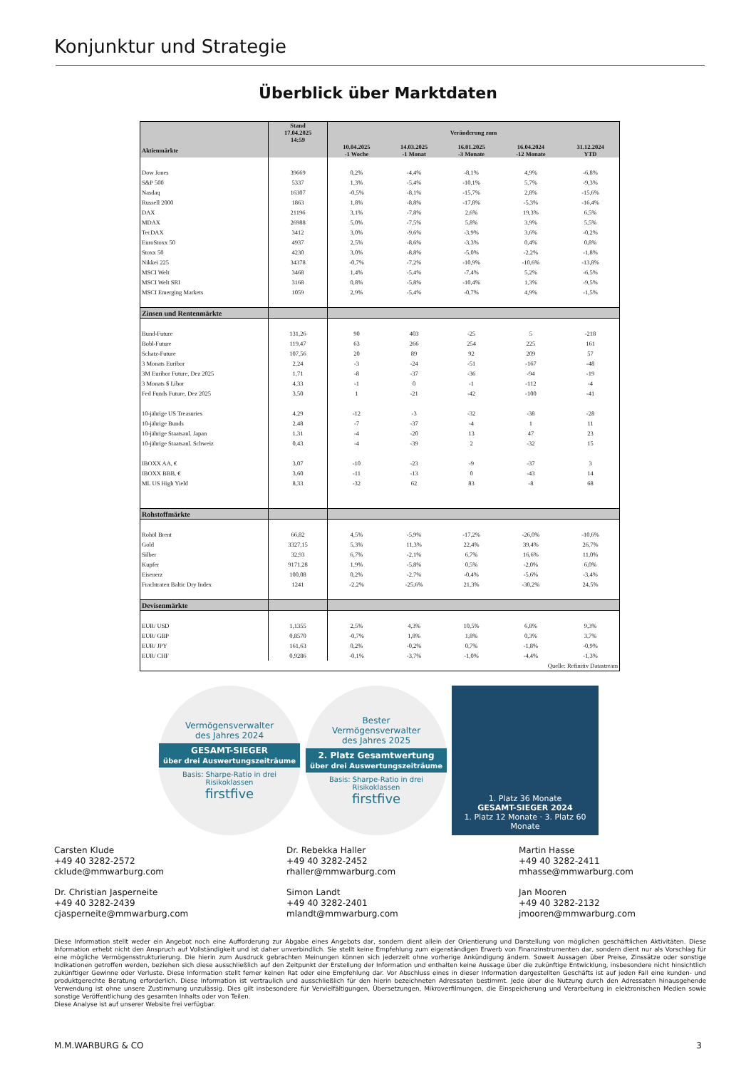Konjunktur und Strategie
Überblick über Marktdaten
| | Stand 17.04.2025 14:59 | Veränderung zum | | | | |
| --- | --- | --- | --- | --- | --- | --- |
| Aktienmärkte | | 10.04.2025 -1 Woche | 14.03.2025 -1 Monat | 16.01.2025 -3 Monate | 16.04.2024 -12 Monate | 31.12.2024 YTD |
| Dow Jones | 39669 | 0,2% | -4,4% | -8,1% | 4,9% | -6,8% |
| S&P 500 | 5337 | 1,3% | -5,4% | -10,1% | 5,7% | -9,3% |
| Nasdaq | 16307 | -0,5% | -8,1% | -15,7% | 2,8% | -15,6% |
| Russell 2000 | 1863 | 1,8% | -8,8% | -17,8% | -5,3% | -16,4% |
| DAX | 21196 | 3,1% | -7,8% | 2,6% | 19,3% | 6,5% |
| MDAX | 26988 | 5,0% | -7,5% | 5,8% | 3,9% | 5,5% |
| TecDAX | 3412 | 3,0% | -9,6% | -3,9% | 3,6% | -0,2% |
| EuroStoxx 50 | 4937 | 2,5% | -8,6% | -3,3% | 0,4% | 0,8% |
| Stoxx 50 | 4230 | 3,0% | -8,8% | -5,0% | -2,2% | -1,8% |
| Nikkei 225 | 34378 | -0,7% | -7,2% | -10,9% | -10,6% | -13,8% |
| MSCI Welt | 3468 | 1,4% | -5,4% | -7,4% | 5,2% | -6,5% |
| MSCI Welt SRI | 3168 | 0,8% | -5,8% | -10,4% | 1,3% | -9,5% |
| MSCI Emerging Markets | 1059 | 2,9% | -5,4% | -0,7% | 4,9% | -1,5% |
| Zinsen und Rentenmärkte | | | | | | |
| Bund-Future | 131,26 | 90 | 403 | -25 | 5 | -218 |
| Bobl-Future | 119,47 | 63 | 266 | 254 | 225 | 161 |
| Schatz-Future | 107,56 | 20 | 89 | 92 | 209 | 57 |
| 3 Monats Euribor | 2,24 | -3 | -24 | -51 | -167 | -48 |
| 3M Euribor Future, Dez 2025 | 1,71 | -8 | -37 | -36 | -94 | -19 |
| 3 Monats $ Libor | 4,33 | -1 | 0 | -1 | -112 | -4 |
| Fed Funds Future, Dez 2025 | 3,50 | 1 | -21 | -42 | -100 | -41 |
| 10-jährige US Treasuries | 4,29 | -12 | -3 | -32 | -38 | -28 |
| 10-jährige Bunds | 2,48 | -7 | -37 | -4 | 1 | 11 |
| 10-jährige Staatsanl. Japan | 1,31 | -4 | -20 | 13 | 47 | 23 |
| 10-jährige Staatsanl. Schweiz | 0,43 | -4 | -39 | 2 | -32 | 15 |
| IBOXX AA, € | 3,07 | -10 | -23 | -9 | -37 | 3 |
| IBOXX BBB, € | 3,60 | -11 | -13 | 0 | -43 | 14 |
| ML US High Yield | 8,33 | -32 | 62 | 83 | -8 | 68 |
| Rohstoffmärkte | | | | | | |
| Rohöl Brent | 66,82 | 4,5% | -5,9% | -17,2% | -26,0% | -10,6% |
| Gold | 3327,15 | 5,3% | 11,3% | 22,4% | 39,4% | 26,7% |
| Silber | 32,93 | 6,7% | -2,1% | 6,7% | 16,6% | 11,0% |
| Kupfer | 9171,28 | 1,9% | -5,8% | 0,5% | -2,0% | 6,0% |
| Eisenerz | 100,08 | 0,2% | -2,7% | -0,4% | -5,6% | -3,4% |
| Frachtraten Baltic Dry Index | 1241 | -2,2% | -25,6% | 21,3% | -30,2% | 24,5% |
| Devisenmärkte | | | | | | |
| EUR/ USD | 1,1355 | 2,5% | 4,3% | 10,5% | 6,8% | 9,3% |
| EUR/ GBP | 0,8570 | -0,7% | 1,8% | 1,8% | 0,3% | 3,7% |
| EUR/ JPY | 161,63 | 0,2% | -0,2% | 0,7% | -1,8% | -0,9% |
| EUR/ CHF | 0,9286 | -0,1% | -3,7% | -1,0% | -4,4% | -1,3% |
| Quelle: Refinitiv Datastream | | | | | | |
Vermögensverwalter
des Jahres 2024
GESAMT-SIEGER
über drei Auswertungszeiträume
Basis: Sharpe-Ratio in drei Risikoklassen
firstfive
Bester
Vermögensverwalter
des Jahres 2025
2. Platz Gesamtwertung
über drei Auswertungszeiträume
Basis: Sharpe-Ratio in drei Risikoklassen
firstfive
1. Platz 36 Monate
GESAMT-SIEGER 2024
1. Platz 12 Monate · 3. Platz 60 Monate
Carsten Klude
+49 40 3282-2572
cklude@mmwarburg.com
Dr. Rebekka Haller
+49 40 3282-2452
rhaller@mmwarburg.com
Martin Hasse
+49 40 3282-2411
mhasse@mmwarburg.com
Dr. Christian Jasperneite
+49 40 3282-2439
cjasperneite@mmwarburg.com
Simon Landt
+49 40 3282-2401
mlandt@mmwarburg.com
Jan Mooren
+49 40 3282-2132
jmooren@mmwarburg.com
Diese Information stellt weder ein Angebot noch eine Aufforderung zur Abgabe eines Angebots dar, sondern dient allein der Orientierung und Darstellung von möglichen geschäftlichen Aktivitäten. Diese Information erhebt nicht den Anspruch auf Vollständigkeit und ist daher unverbindlich. Sie stellt keine Empfehlung zum eigenständigen Erwerb von Finanzinstrumenten dar, sondern dient nur als Vorschlag für eine mögliche Vermögensstrukturierung. Die hierin zum Ausdruck gebrachten Meinungen können sich jederzeit ohne vorherige Ankündigung ändern. Soweit Aussagen über Preise, Zinssätze oder sonstige Indikationen getroffen werden, beziehen sich diese ausschließlich auf den Zeitpunkt der Erstellung der Information und enthalten keine Aussage über die zukünftige Entwicklung, insbesondere nicht hinsichtlich zukünftiger Gewinne oder Verluste. Diese Information stellt ferner keinen Rat oder eine Empfehlung dar. Vor Abschluss eines in dieser Information dargestellten Geschäfts ist auf jeden Fall eine kunden- und produktgerechte Beratung erforderlich. Diese Information ist vertraulich und ausschließlich für den hierin bezeichneten Adressaten bestimmt. Jede über die Nutzung durch den Adressaten hinausgehende Verwendung ist ohne unsere Zustimmung unzulässig. Dies gilt insbesondere für Vervielfältigungen, Übersetzungen, Mikroverfilmungen, die Einspeicherung und Verarbeitung in elektronischen Medien sowie sonstige Veröffentlichung des gesamten Inhalts oder von Teilen.
Diese Analyse ist auf unserer Website frei verfügbar.
M.M.WARBURG & CO 3